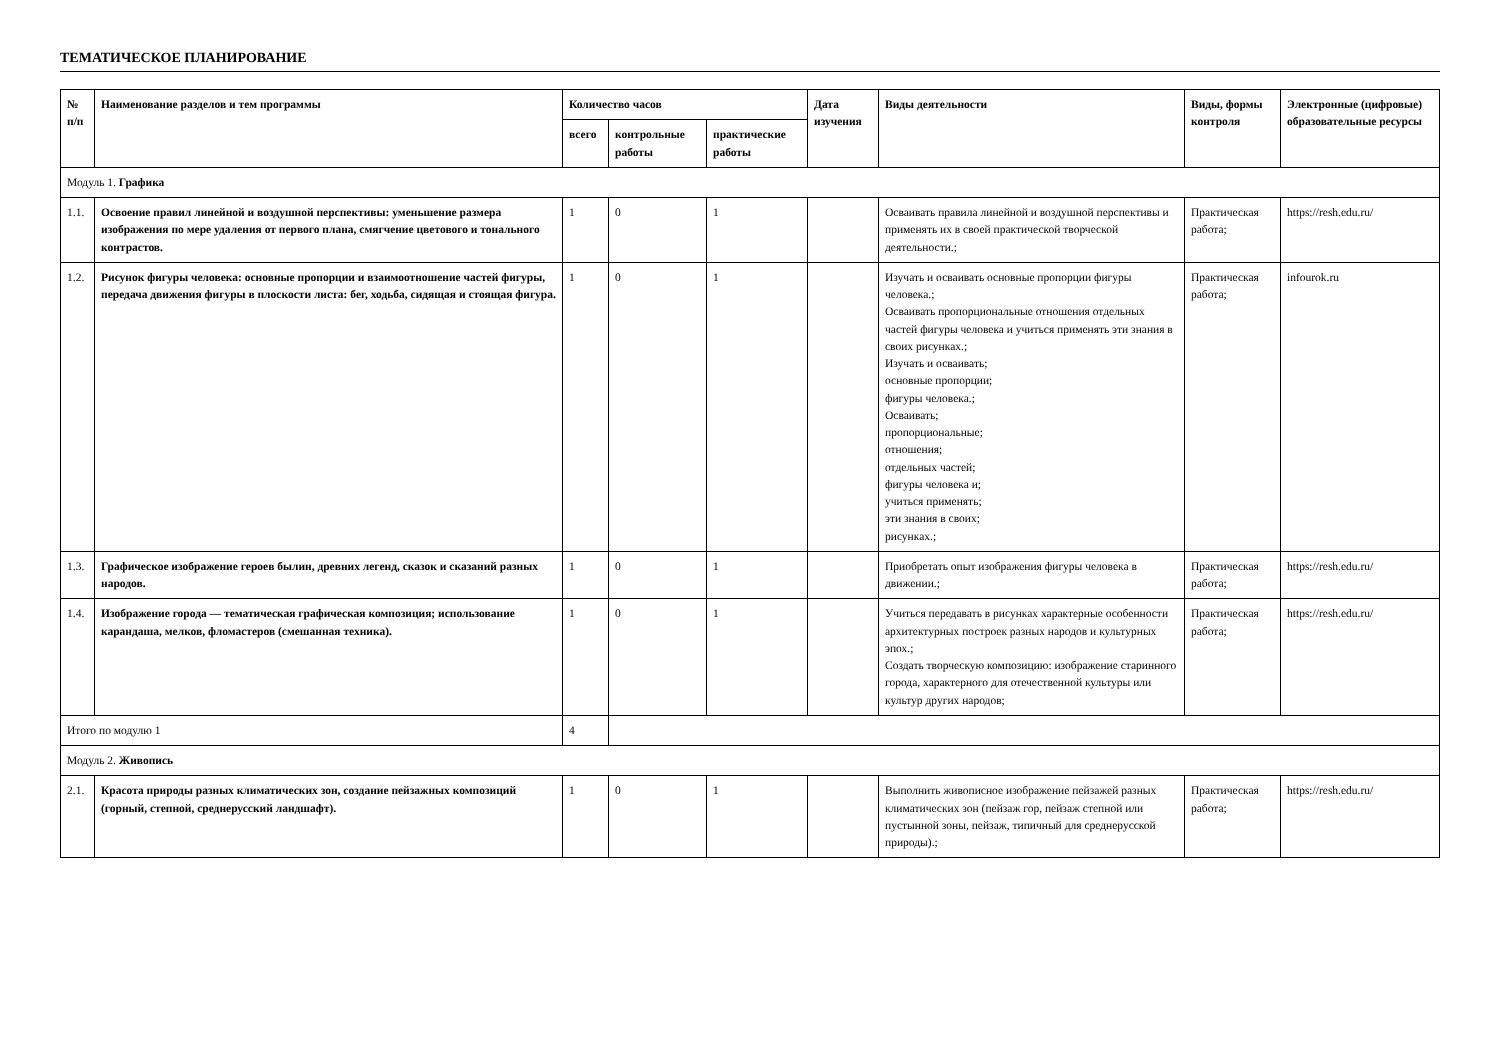ТЕМАТИЧЕСКОЕ ПЛАНИРОВАНИЕ
| № п/п | Наименование разделов и тем программы | Количество часов | | | Дата изучения | Виды деятельности | Виды, формы контроля | Электронные (цифровые) образовательные ресурсы |
| --- | --- | --- | --- | --- | --- | --- | --- | --- |
| | | всего | контрольные работы | практические работы | | | | |
| Модуль 1. Графика | | | | | | | | |
| 1.1. | Освоение правил линейной и воздушной перспективы: уменьшение размера изображения по мере удаления от первого плана, смягчение цветового и тонального контрастов. | 1 | 0 | 1 | | Осваивать правила линейной и воздушной перспективы и применять их в своей практической творческой деятельности.; | Практическая работа; | https://resh.edu.ru/ |
| 1.2. | Рисунок фигуры человека: основные пропорции и взаимоотношение частей фигуры, передача движения фигуры в плоскости листа: бег, ходьба, сидящая и стоящая фигура. | 1 | 0 | 1 | | Изучать и осваивать основные пропорции фигуры человека.; Осваивать пропорциональные отношения отдельных частей фигуры человека и учиться применять эти знания в своих рисунках.; Изучать и осваивать; основные пропорции; фигуры человека.; Осваивать; пропорциональные; отношения; отдельных частей; фигуры человека и; учиться применять; эти знания в своих; рисунках.; | Практическая работа; | infourok.ru |
| 1.3. | Графическое изображение героев былин, древних легенд, сказок и сказаний разных народов. | 1 | 0 | 1 | | Приобретать опыт изображения фигуры человека в движении.; | Практическая работа; | https://resh.edu.ru/ |
| 1.4. | Изображение города — тематическая графическая композиция; использование карандаша, мелков, фломастеров (смешанная техника). | 1 | 0 | 1 | | Учиться передавать в рисунках характерные особенности архитектурных построек разных народов и культурных эпох.; Создать творческую композицию: изображение старинного города, характерного для отечественной культуры или культур других народов; | Практическая работа; | https://resh.edu.ru/ |
| Итого по модулю 1 | | 4 | | | | | | |
| Модуль 2. Живопись | | | | | | | | |
| 2.1. | Красота природы разных климатических зон, создание пейзажных композиций (горный, степной, среднерусский ландшафт). | 1 | 0 | 1 | | Выполнить живописное изображение пейзажей разных климатических зон (пейзаж гор, пейзаж степной или пустынной зоны, пейзаж, типичный для среднерусской природы).; | Практическая работа; | https://resh.edu.ru/ |